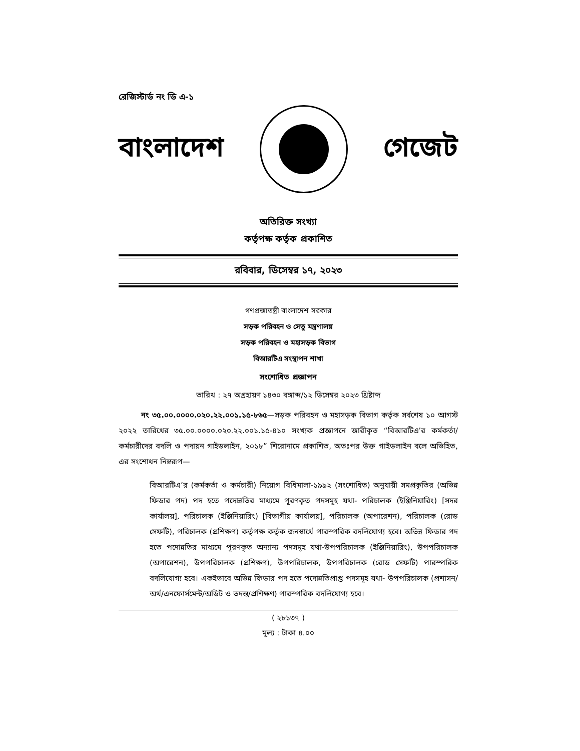রেজিস্টার্ড নং ডি এ-১
বাংলাদেশ গেজেট
অতিরিক্ত সংখ্যা
কর্তৃপক্ষ কর্তৃক প্রকাশিত
রবিবার, ডিসেম্বর ১৭, ২০২৩
গণপ্রজাতন্ত্রী বাংলাদেশ সরকার
সড়ক পরিবহন ও সেতু মন্ত্রণালয়
সড়ক পরিবহন ও মহাসড়ক বিভাগ
বিআরটিএ সংস্থাপন শাখা
সংশোধিত প্রজ্ঞাপন
তারিখ : ২৭ অগ্রহায়ণ ১৪৩০ বঙ্গাব্দ/১২ ডিসেম্বর ২০২৩ খ্রিষ্টাব্দ
নং ৩৫.০০.০০০০.০২০.২২.০০১.১৫-৮৬৫—সড়ক পরিবহন ও মহাসড়ক বিভাগ কর্তৃক সর্বশেষ ১০ আগস্ট ২০২২ তারিখের ৩৫.০০.০০০০.০২০.২২.০০১.১৫-৪১০ সংখ্যক প্রজ্ঞাপনে জারীকৃত “বিআরটিএ’র কর্মকর্তা/কর্মচারীদের বদলি ও পদায়ন গাইডলাইন, ২০১৮” শিরোনামে প্রকাশিত, অতঃপর উক্ত গাইডলাইন বলে অভিহিত, এর সংশোধন নিম্নরূপ—
বিআরটিএ’র (কর্মকর্তা ও কর্মচারী) নিয়োগ বিধিমালা-১৯৯২ (সংশোধিত) অনুযায়ী সমপ্রকৃতির (অভিন্ন ফিডার পদ) পদ হতে পদোন্নতির মাধ্যমে পূরণকৃত পদসমূহ যথা- পরিচালক (ইঞ্জিনিয়ারিং) [সদর কার্যালয়], পরিচালক (ইঞ্জিনিয়ারিং) [বিভাগীয় কার্যালয়], পরিচালক (অপারেশন), পরিচালক (রোড সেফটি), পরিচালক (প্রশিক্ষণ) কর্তৃপক্ষ কর্তৃক জনস্বার্থে পারস্পরিক বদলিযোগ্য হবে। অভিন্ন ফিডার পদ হতে পদোন্নতির মাধ্যমে পূরণকৃত অন্যান্য পদসমূহ যথা-উপপরিচালক (ইঞ্জিনিয়ারিং), উপপরিচালক (অপারেশন), উপপরিচালক (প্রশিক্ষণ), উপপরিচালক, উপপরিচালক (রোড সেফটি) পারস্পরিক বদলিযোগ্য হবে। একইভাবে অভিন্ন ফিডার পদ হতে পদোন্নতিপ্রাপ্ত পদসমূহ যথা- উপপরিচালক (প্রশাসন/অর্থ/এনফোর্সমেন্ট/অডিট ও তদন্ত/প্রশিক্ষণ) পারস্পরিক বদলিযোগ্য হবে।
( ২৮১৩৭ )
মূল্য : টাকা ৪.০০